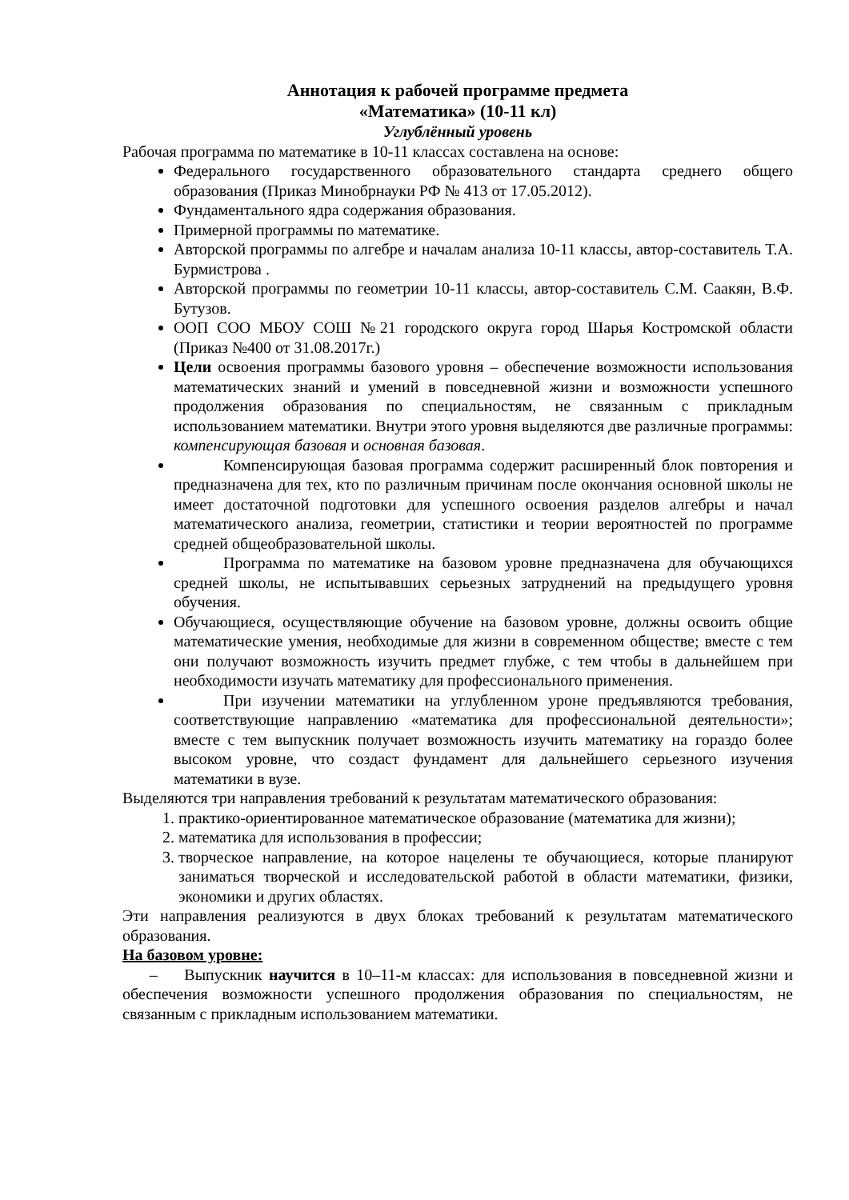Аннотация к рабочей программе предмета
«Математика» (10-11 кл)
Углублённый уровень
Рабочая программа по математике в 10-11 классах составлена на основе:
Федерального государственного образовательного стандарта среднего общего образования (Приказ Минобрнауки РФ № 413 от 17.05.2012).
Фундаментального ядра содержания образования.
Примерной программы по математике.
Авторской программы по алгебре и началам анализа 10-11 классы, автор-составитель Т.А. Бурмистрова .
Авторской программы по геометрии 10-11 классы, автор-составитель С.М. Саакян, В.Ф. Бутузов.
ООП СОО МБОУ СОШ №21 городского округа город Шарья Костромской области (Приказ №400 от 31.08.2017г.)
Цели освоения программы базового уровня – обеспечение возможности использования математических знаний и умений в повседневной жизни и возможности успешного продолжения образования по специальностям, не связанным с прикладным использованием математики. Внутри этого уровня выделяются две различные программы: компенсирующая базовая и основная базовая.
Компенсирующая базовая программа содержит расширенный блок повторения и предназначена для тех, кто по различным причинам после окончания основной школы не имеет достаточной подготовки для успешного освоения разделов алгебры и начал математического анализа, геометрии, статистики и теории вероятностей по программе средней общеобразовательной школы.
Программа по математике на базовом уровне предназначена для обучающихся средней школы, не испытывавших серьезных затруднений на предыдущего уровня обучения.
Обучающиеся, осуществляющие обучение на базовом уровне, должны освоить общие математические умения, необходимые для жизни в современном обществе; вместе с тем они получают возможность изучить предмет глубже, с тем чтобы в дальнейшем при необходимости изучать математику для профессионального применения.
При изучении математики на углубленном уроне предъявляются требования, соответствующие направлению «математика для профессиональной деятельности»; вместе с тем выпускник получает возможность изучить математику на гораздо более высоком уровне, что создаст фундамент для дальнейшего серьезного изучения математики в вузе.
Выделяются три направления требований к результатам математического образования:
1. практико-ориентированное математическое образование (математика для жизни);
2. математика для использования в профессии;
3. творческое направление, на которое нацелены те обучающиеся, которые планируют заниматься творческой и исследовательской работой в области математики, физики, экономики и других областях.
Эти направления реализуются в двух блоках требований к результатам математического образования.
На базовом уровне:
– Выпускник научится в 10–11-м классах: для использования в повседневной жизни и обеспечения возможности успешного продолжения образования по специальностям, не связанным с прикладным использованием математики.